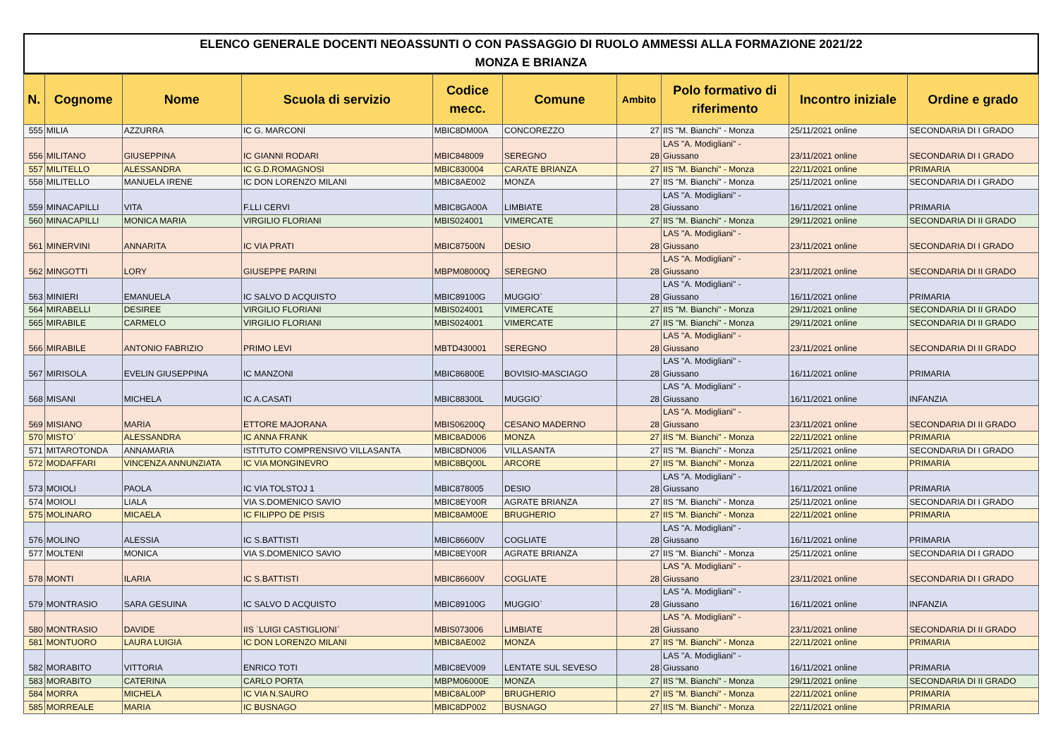ELENCO GENERALE DOCENTI NEOASSUNTI O CON PASSAGGIO DI RUOLO AMMESSI ALLA FORMAZIONE 2021/22
MONZA E BRIANZA
| N. | Cognome | Nome | Scuola di servizio | Codice mecc. | Comune | Ambito | Polo formativo di riferimento | Incontro iniziale | Ordine e grado |
| --- | --- | --- | --- | --- | --- | --- | --- | --- | --- |
| 555 | MILIA | AZZURRA | IC G. MARCONI | MBIC8DM00A | CONCOREZZO | 27 | IIS "M. Bianchi" - Monza | 25/11/2021 online | SECONDARIA DI I GRADO |
| 556 | MILITANO | GIUSEPPINA | IC GIANNI RODARI | MBIC848009 | SEREGNO | 28 | LAS "A. Modigliani" - Giussano | 23/11/2021 online | SECONDARIA DI I GRADO |
| 557 | MILITELLO | ALESSANDRA | IC G.D.ROMAGNOSI | MBIC830004 | CARATE BRIANZA | 27 | IIS "M. Bianchi" - Monza | 22/11/2021 online | PRIMARIA |
| 558 | MILITELLO | MANUELA IRENE | IC DON LORENZO MILANI | MBIC8AE002 | MONZA | 27 | IIS "M. Bianchi" - Monza | 25/11/2021 online | SECONDARIA DI I GRADO |
| 559 | MINACAPILLI | VITA | F.LLI CERVI | MBIC8GA00A | LIMBIATE | 28 | LAS "A. Modigliani" - Giussano | 16/11/2021 online | PRIMARIA |
| 560 | MINACAPILLI | MONICA MARIA | VIRGILIO FLORIANI | MBIS024001 | VIMERCATE | 27 | IIS "M. Bianchi" - Monza | 29/11/2021 online | SECONDARIA DI II GRADO |
| 561 | MINERVINI | ANNARITA | IC VIA PRATI | MBIC87500N | DESIO | 28 | LAS "A. Modigliani" - Giussano | 23/11/2021 online | SECONDARIA DI I GRADO |
| 562 | MINGOTTI | LORY | GIUSEPPE PARINI | MBPM08000Q | SEREGNO | 28 | LAS "A. Modigliani" - Giussano | 23/11/2021 online | SECONDARIA DI II GRADO |
| 563 | MINIERI | EMANUELA | IC SALVO D ACQUISTO | MBIC89100G | MUGGIO` | 28 | LAS "A. Modigliani" - Giussano | 16/11/2021 online | PRIMARIA |
| 564 | MIRABELLI | DESIREE | VIRGILIO FLORIANI | MBIS024001 | VIMERCATE | 27 | IIS "M. Bianchi" - Monza | 29/11/2021 online | SECONDARIA DI II GRADO |
| 565 | MIRABILE | CARMELO | VIRGILIO FLORIANI | MBIS024001 | VIMERCATE | 27 | IIS "M. Bianchi" - Monza | 29/11/2021 online | SECONDARIA DI II GRADO |
| 566 | MIRABILE | ANTONIO FABRIZIO | PRIMO LEVI | MBTD430001 | SEREGNO | 28 | LAS "A. Modigliani" - Giussano | 23/11/2021 online | SECONDARIA DI II GRADO |
| 567 | MIRISOLA | EVELIN GIUSEPPINA | IC MANZONI | MBIC86800E | BOVISIO-MASCIAGO | 28 | LAS "A. Modigliani" - Giussano | 16/11/2021 online | PRIMARIA |
| 568 | MISANI | MICHELA | IC A.CASATI | MBIC88300L | MUGGIO` | 28 | LAS "A. Modigliani" - Giussano | 16/11/2021 online | INFANZIA |
| 569 | MISIANO | MARIA | ETTORE MAJORANA | MBIS06200Q | CESANO MADERNO | 28 | LAS "A. Modigliani" - Giussano | 23/11/2021 online | SECONDARIA DI II GRADO |
| 570 | MISTO` | ALESSANDRA | IC ANNA FRANK | MBIC8AD006 | MONZA | 27 | IIS "M. Bianchi" - Monza | 22/11/2021 online | PRIMARIA |
| 571 | MITAROTONDA | ANNAMARIA | ISTITUTO COMPRENSIVO VILLASANTA | MBIC8DN006 | VILLASANTA | 27 | IIS "M. Bianchi" - Monza | 25/11/2021 online | SECONDARIA DI I GRADO |
| 572 | MODAFFARI | VINCENZA ANNUNZIATA | IC VIA MONGINEVRO | MBIC8BQ00L | ARCORE | 27 | IIS "M. Bianchi" - Monza | 22/11/2021 online | PRIMARIA |
| 573 | MOIOLI | PAOLA | IC VIA TOLSTOJ 1 | MBIC878005 | DESIO | 28 | LAS "A. Modigliani" - Giussano | 16/11/2021 online | PRIMARIA |
| 574 | MOIOLI | LIALA | VIA S.DOMENICO SAVIO | MBIC8EY00R | AGRATE BRIANZA | 27 | IIS "M. Bianchi" - Monza | 25/11/2021 online | SECONDARIA DI I GRADO |
| 575 | MOLINARO | MICAELA | IC FILIPPO DE PISIS | MBIC8AM00E | BRUGHERIO | 27 | IIS "M. Bianchi" - Monza | 22/11/2021 online | PRIMARIA |
| 576 | MOLINO | ALESSIA | IC S.BATTISTI | MBIC86600V | COGLIATE | 28 | LAS "A. Modigliani" - Giussano | 16/11/2021 online | PRIMARIA |
| 577 | MOLTENI | MONICA | VIA S.DOMENICO SAVIO | MBIC8EY00R | AGRATE BRIANZA | 27 | IIS "M. Bianchi" - Monza | 25/11/2021 online | SECONDARIA DI I GRADO |
| 578 | MONTI | ILARIA | IC S.BATTISTI | MBIC86600V | COGLIATE | 28 | LAS "A. Modigliani" - Giussano | 23/11/2021 online | SECONDARIA DI I GRADO |
| 579 | MONTRASIO | SARA GESUINA | IC SALVO D ACQUISTO | MBIC89100G | MUGGIO` | 28 | LAS "A. Modigliani" - Giussano | 16/11/2021 online | INFANZIA |
| 580 | MONTRASIO | DAVIDE | IIS `LUIGI CASTIGLIONI` | MBIS073006 | LIMBIATE | 28 | LAS "A. Modigliani" - Giussano | 23/11/2021 online | SECONDARIA DI II GRADO |
| 581 | MONTUORO | LAURA LUIGIA | IC DON LORENZO MILANI | MBIC8AE002 | MONZA | 27 | IIS "M. Bianchi" - Monza | 22/11/2021 online | PRIMARIA |
| 582 | MORABITO | VITTORIA | ENRICO TOTI | MBIC8EV009 | LENTATE SUL SEVESO | 28 | LAS "A. Modigliani" - Giussano | 16/11/2021 online | PRIMARIA |
| 583 | MORABITO | CATERINA | CARLO PORTA | MBPM06000E | MONZA | 27 | IIS "M. Bianchi" - Monza | 29/11/2021 online | SECONDARIA DI II GRADO |
| 584 | MORRA | MICHELA | IC VIA N.SAURO | MBIC8AL00P | BRUGHERIO | 27 | IIS "M. Bianchi" - Monza | 22/11/2021 online | PRIMARIA |
| 585 | MORREALE | MARIA | IC BUSNAGO | MBIC8DP002 | BUSNAGO | 27 | IIS "M. Bianchi" - Monza | 22/11/2021 online | PRIMARIA |